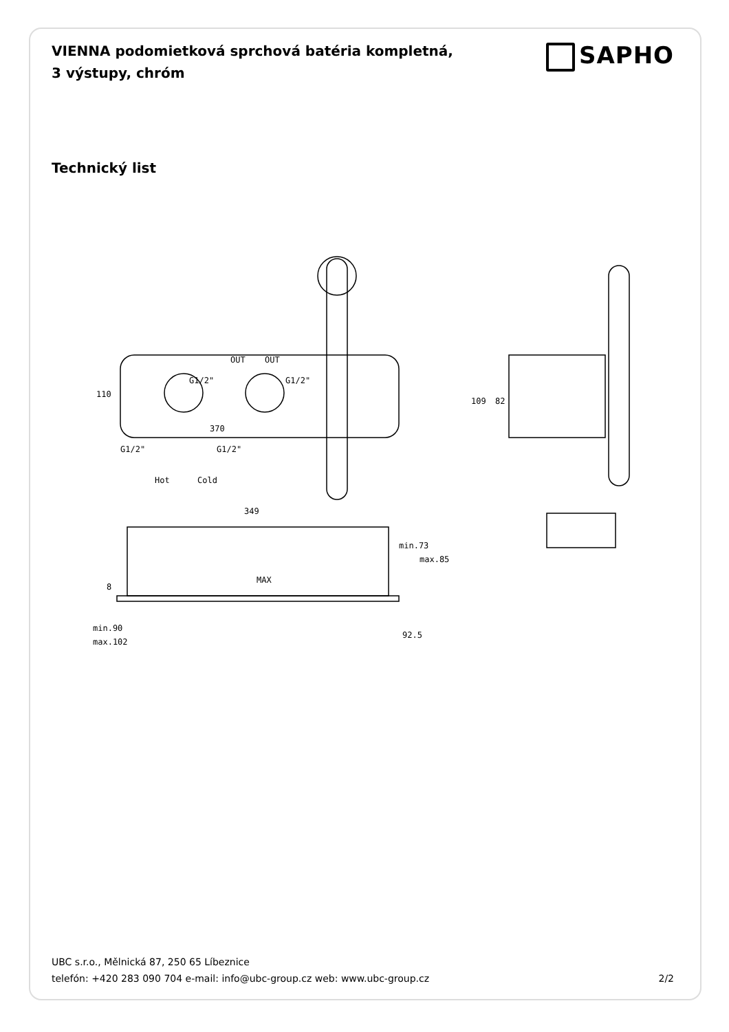VIENNA podomietková sprchová batéria kompletná, 3 výstupy, chróm
SAPHO
Technický list
OUT OUT
G1/2" G1/2"
110
370
G1/2" G1/2"
Hot Cold
109 82
349
min.73
max.85
MAX
8
min.90
max.102
92.5
UBC s.r.o., Mělnická 87, 250 65 Líbeznice
telefón: +420 283 090 704 e-mail: info@ubc-group.cz web: www.ubc-group.cz 2/2